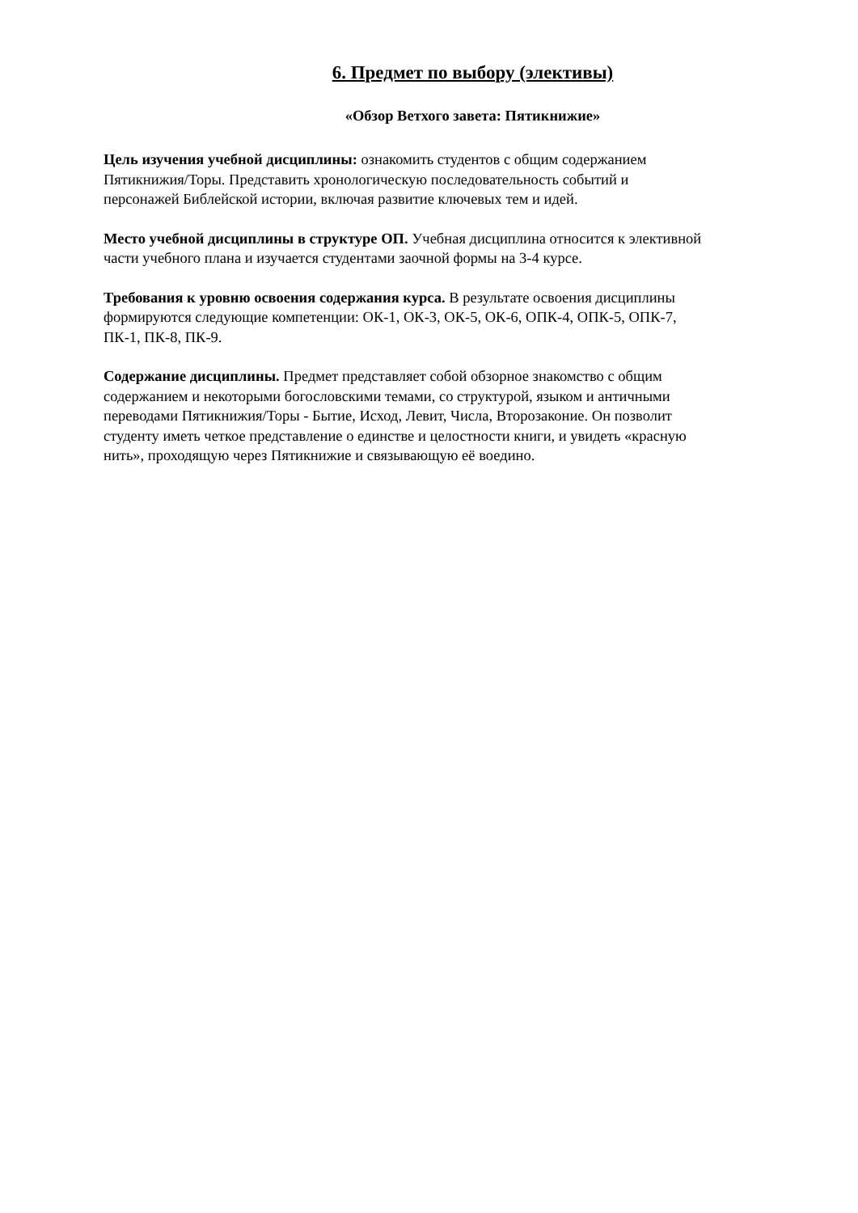6. Предмет по выбору (элективы)
«Обзор Ветхого завета: Пятикнижие»
Цель изучения учебной дисциплины: ознакомить студентов с общим содержанием
Пятикнижия/Торы. Представить хронологическую последовательность событий и
персонажей Библейской истории, включая развитие ключевых тем и идей.
Место учебной дисциплины в структуре ОП. Учебная дисциплина относится к элективной
части учебного плана и изучается студентами заочной формы на 3-4 курсе.
Требования к уровню освоения содержания курса. В результате освоения дисциплины
формируются следующие компетенции: ОК-1, ОК-3, ОК-5, ОК-6, ОПК-4, ОПК-5, ОПК-7,
ПК-1, ПК-8, ПК-9.
Содержание дисциплины. Предмет представляет собой обзорное знакомство с общим
содержанием и некоторыми богословскими темами, со структурой, языком и античными
переводами Пятикнижия/Торы - Бытие, Исход, Левит, Числа, Второзаконие. Он позволит
студенту иметь четкое представление о единстве и целостности книги, и увидеть «красную
нить», проходящую через Пятикнижие и связывающую её воедино.